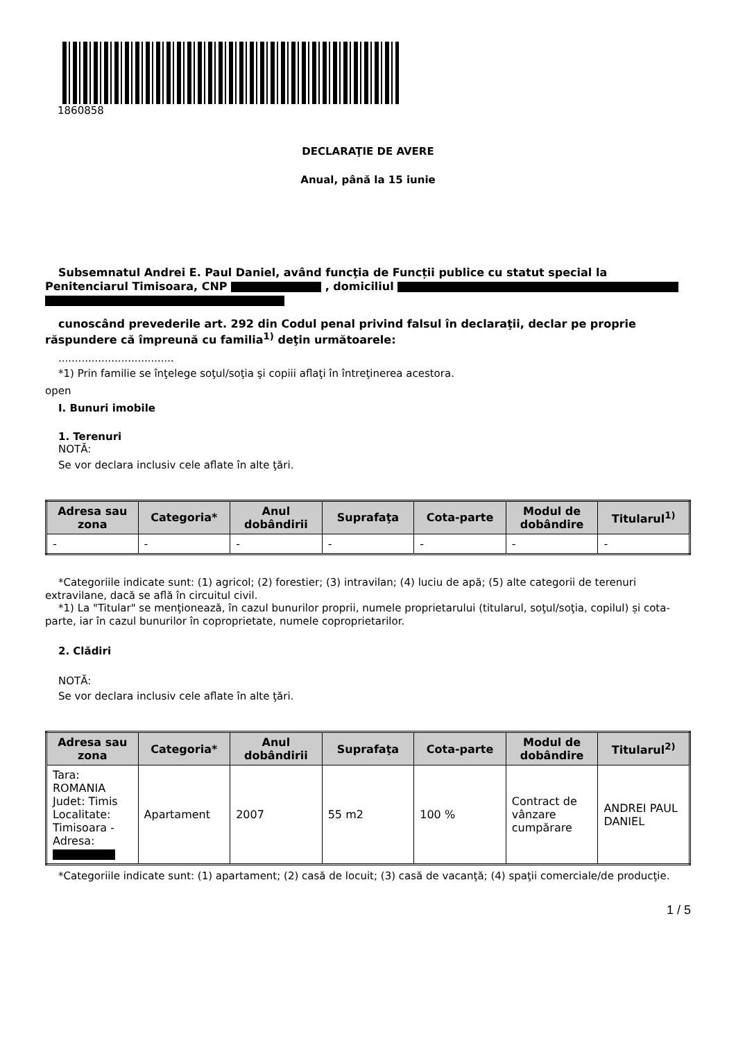1860858
DECLARAŢIE DE AVERE
Anual, până la 15 iunie
Subsemnatul Andrei E. Paul Daniel, având funcţia de Funcții publice cu statut special la Penitenciarul Timisoara, CNP , domiciliul
cunoscând prevederile art. 292 din Codul penal privind falsul în declaraţii, declar pe proprie răspundere că împreună cu familia<sup>1)</sup> deţin următoarele:
...................................
*1) Prin familie se înţelege soţul/soţia şi copiii aflaţi în întreţinerea acestora.
open
I. Bunuri imobile
1. Terenuri
NOTĂ:
Se vor declara inclusiv cele aflate în alte ţări.
| Adresa sau zona | Categoria* | Anul dobândirii | Suprafaţa | Cota-parte | Modul de dobândire | Titularul<sup>1)</sup> |
| --- | --- | --- | --- | --- | --- | --- |
| - | - | - | - | - | - | - |
*Categoriile indicate sunt: (1) agricol; (2) forestier; (3) intravilan; (4) luciu de apă; (5) alte categorii de terenuri extravilane, dacă se află în circuitul civil.
*1) La "Titular" se menţionează, în cazul bunurilor proprii, numele proprietarului (titularul, soţul/soţia, copilul) și cota-parte, iar în cazul bunurilor în coproprietate, numele coproprietarilor.
2. Clădiri
NOTĂ:
Se vor declara inclusiv cele aflate în alte ţări.
| Adresa sau zona | Categoria* | Anul dobândirii | Suprafaţa | Cota-parte | Modul de dobândire | Titularul<sup>2)</sup> |
| --- | --- | --- | --- | --- | --- | --- |
| Tara: ROMANIA Judet: Timis Localitate: Timisoara - Adresa: | Apartament | 2007 | 55 m2 | 100 % | Contract de vânzare cumpărare | ANDREI PAUL DANIEL |
*Categoriile indicate sunt: (1) apartament; (2) casă de locuit; (3) casă de vacanţă; (4) spaţii comerciale/de producţie.
1 / 5